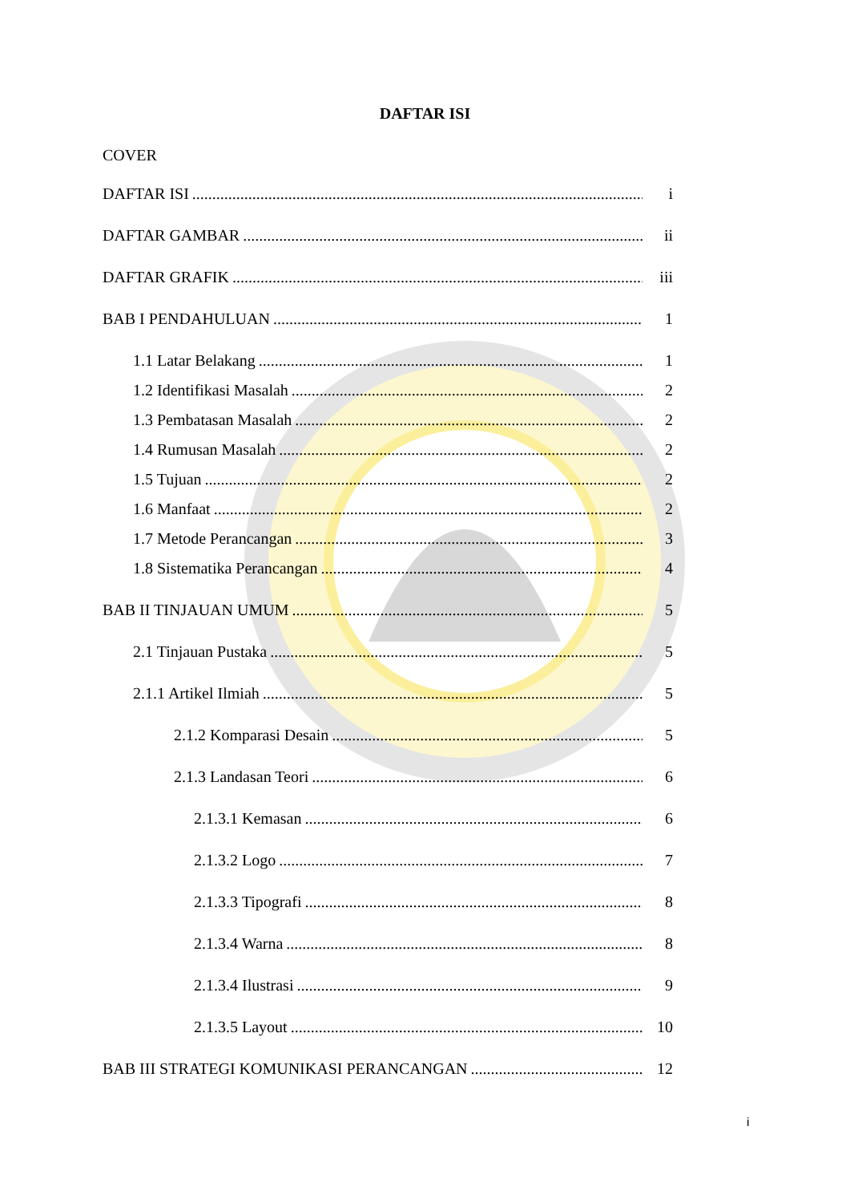DAFTAR ISI
COVER
DAFTAR ISI i
DAFTAR GAMBAR ii
DAFTAR GRAFIK iii
BAB I PENDAHULUAN 1
1.1 Latar Belakang 1
1.2 Identifikasi Masalah 2
1.3 Pembatasan Masalah 2
1.4 Rumusan Masalah 2
1.5 Tujuan 2
1.6 Manfaat 2
1.7 Metode Perancangan 3
1.8 Sistematika Perancangan 4
BAB II TINJAUAN UMUM 5
2.1 Tinjauan Pustaka 5
2.1.1 Artikel Ilmiah 5
2.1.2 Komparasi Desain 5
2.1.3 Landasan Teori 6
2.1.3.1 Kemasan 6
2.1.3.2 Logo 7
2.1.3.3 Tipografi 8
2.1.3.4 Warna 8
2.1.3.4 Ilustrasi 9
2.1.3.5 Layout 10
BAB III STRATEGI KOMUNIKASI PERANCANGAN 12
i